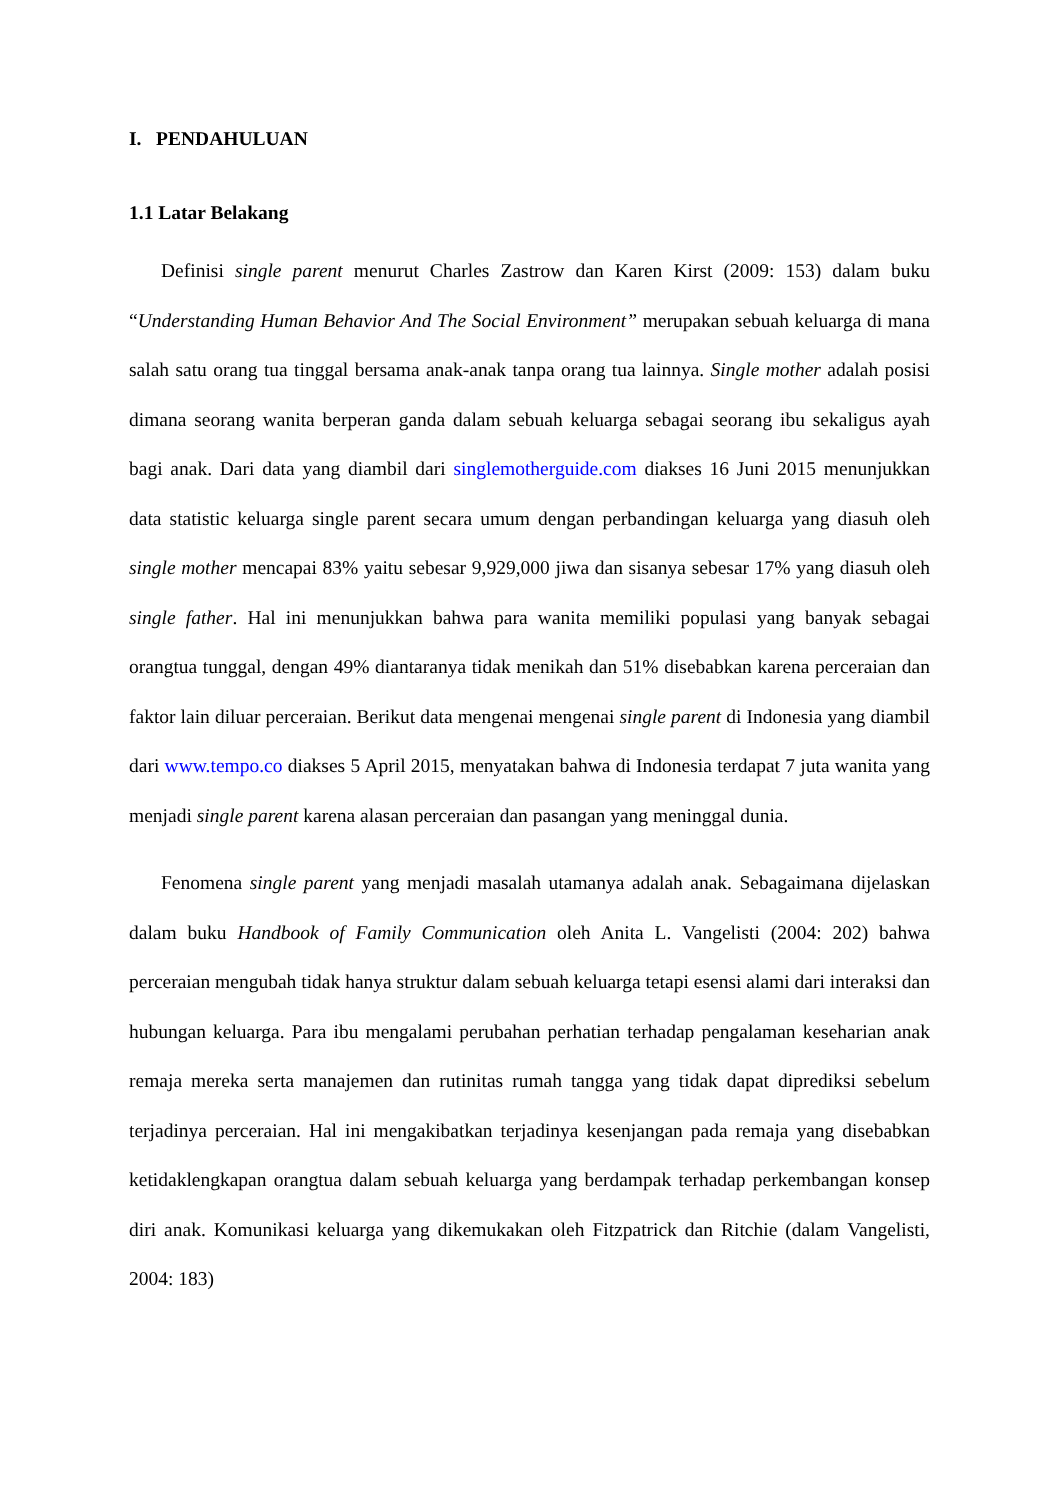I. PENDAHULUAN
1.1 Latar Belakang
Definisi single parent menurut Charles Zastrow dan Karen Kirst (2009: 153) dalam buku “Understanding Human Behavior And The Social Environment” merupakan sebuah keluarga di mana salah satu orang tua tinggal bersama anak-anak tanpa orang tua lainnya. Single mother adalah posisi dimana seorang wanita berperan ganda dalam sebuah keluarga sebagai seorang ibu sekaligus ayah bagi anak. Dari data yang diambil dari singlemotherguide.com diakses 16 Juni 2015 menunjukkan data statistic keluarga single parent secara umum dengan perbandingan keluarga yang diasuh oleh single mother mencapai 83% yaitu sebesar 9,929,000 jiwa dan sisanya sebesar 17% yang diasuh oleh single father. Hal ini menunjukkan bahwa para wanita memiliki populasi yang banyak sebagai orangtua tunggal, dengan 49% diantaranya tidak menikah dan 51% disebabkan karena perceraian dan faktor lain diluar perceraian. Berikut data mengenai mengenai single parent di Indonesia yang diambil dari www.tempo.co diakses 5 April 2015, menyatakan bahwa di Indonesia terdapat 7 juta wanita yang menjadi single parent karena alasan perceraian dan pasangan yang meninggal dunia.
Fenomena single parent yang menjadi masalah utamanya adalah anak. Sebagaimana dijelaskan dalam buku Handbook of Family Communication oleh Anita L. Vangelisti (2004: 202) bahwa perceraian mengubah tidak hanya struktur dalam sebuah keluarga tetapi esensi alami dari interaksi dan hubungan keluarga. Para ibu mengalami perubahan perhatian terhadap pengalaman keseharian anak remaja mereka serta manajemen dan rutinitas rumah tangga yang tidak dapat diprediksi sebelum terjadinya perceraian. Hal ini mengakibatkan terjadinya kesenjangan pada remaja yang disebabkan ketidaklengkapan orangtua dalam sebuah keluarga yang berdampak terhadap perkembangan konsep diri anak. Komunikasi keluarga yang dikemukakan oleh Fitzpatrick dan Ritchie (dalam Vangelisti, 2004: 183)